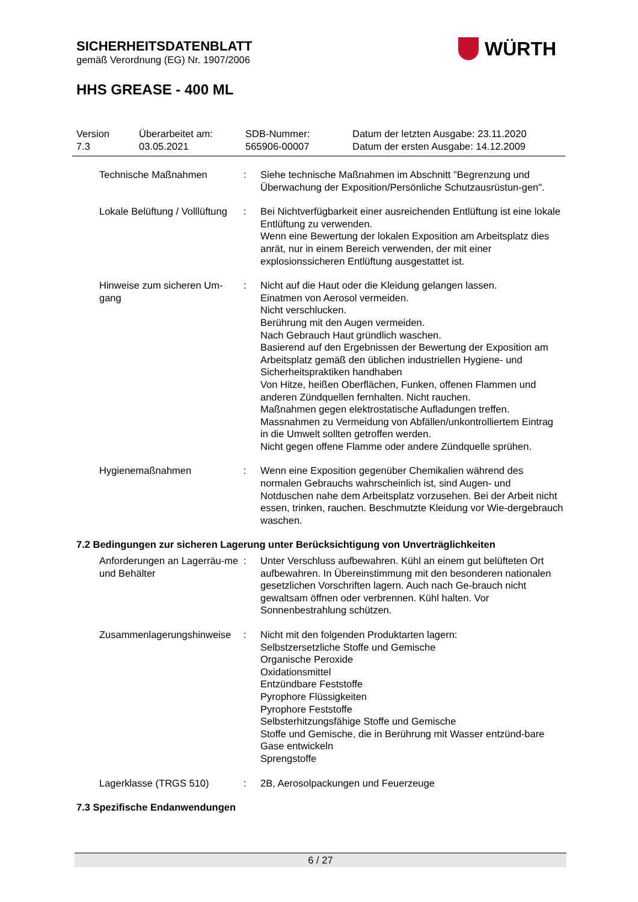SICHERHEITSDATENBLATT
gemäß Verordnung (EG) Nr. 1907/2006
HHS GREASE - 400 ML
WÜRTH
Version
7.3
Überarbeitet am:
03.05.2021
SDB-Nummer:
565906-00007
Datum der letzten Ausgabe: 23.11.2020
Datum der ersten Ausgabe: 14.12.2009
Technische Maßnahmen : Siehe technische Maßnahmen im Abschnitt "Begrenzung und Überwachung der Exposition/Persönliche Schutzausrüstun-gen".
Lokale Belüftung / Volllüftung
: Bei Nichtverfügbarkeit einer ausreichenden Entlüftung ist eine lokale Entlüftung zu verwenden.
Wenn eine Bewertung der lokalen Exposition am Arbeitsplatz dies anrät, nur in einem Bereich verwenden, der mit einer explosionssicheren Entlüftung ausgestattet ist.
Hinweise zum sicheren Um-gang
: Nicht auf die Haut oder die Kleidung gelangen lassen.
Einatmen von Aerosol vermeiden.
Nicht verschlucken.
Berührung mit den Augen vermeiden.
Nach Gebrauch Haut gründlich waschen.
Basierend auf den Ergebnissen der Bewertung der Exposition am Arbeitsplatz gemäß den üblichen industriellen Hygiene- und Sicherheitspraktiken handhaben
Von Hitze, heißen Oberflächen, Funken, offenen Flammen und anderen Zündquellen fernhalten. Nicht rauchen.
Maßnahmen gegen elektrostatische Aufladungen treffen.
Massnahmen zu Vermeidung von Abfällen/unkontrolliertem Eintrag in die Umwelt sollten getroffen werden.
Nicht gegen offene Flamme oder andere Zündquelle sprühen.
Hygienemaßnahmen : Wenn eine Exposition gegenüber Chemikalien während des normalen Gebrauchs wahrscheinlich ist, sind Augen- und Notduschen nahe dem Arbeitsplatz vorzusehen. Bei der Arbeit nicht essen, trinken, rauchen. Beschmutzte Kleidung vor Wie-dergebrauch waschen.
7.2 Bedingungen zur sicheren Lagerung unter Berücksichtigung von Unverträglichkeiten
Anforderungen an Lagerräu-me und Behälter
: Unter Verschluss aufbewahren. Kühl an einem gut belüfteten Ort aufbewahren. In Übereinstimmung mit den besonderen nationalen gesetzlichen Vorschriften lagern. Auch nach Ge-brauch nicht gewaltsam öffnen oder verbrennen. Kühl halten. Vor Sonnenbestrahlung schützen.
Zusammenlagerungshinweise
: Nicht mit den folgenden Produktarten lagern:
Selbstzersetzliche Stoffe und Gemische
Organische Peroxide
Oxidationsmittel
Entzündbare Feststoffe
Pyrophore Flüssigkeiten
Pyrophore Feststoffe
Selbsterhitzungsfähige Stoffe und Gemische
Stoffe und Gemische, die in Berührung mit Wasser entzünd-bare Gase entwickeln
Sprengstoffe
Lagerklasse (TRGS 510) : 2B, Aerosolpackungen und Feuerzeuge
7.3 Spezifische Endanwendungen
6 / 27